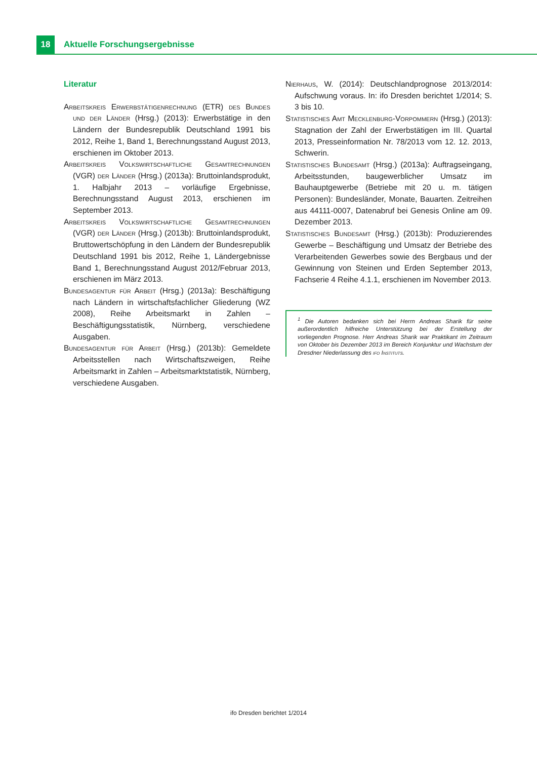18
Aktuelle Forschungsergebnisse
Literatur
Arbeitskreis Erwerbstätigenrechnung (ETR) des Bundes und der Länder (Hrsg.) (2013): Erwerbstätige in den Ländern der Bundesrepublik Deutschland 1991 bis 2012, Reihe 1, Band 1, Berechnungsstand August 2013, erschienen im Oktober 2013.
Arbeitskreis Volkswirtschaftliche Gesamtrechnungen (VGR) der Länder (Hrsg.) (2013a): Bruttoinlandsprodukt, 1. Halbjahr 2013 – vorläufige Ergebnisse, Berechnungsstand August 2013, erschienen im September 2013.
Arbeitskreis Volkswirtschaftliche Gesamtrechnungen (VGR) der Länder (Hrsg.) (2013b): Bruttoinlandsprodukt, Bruttowertschöpfung in den Ländern der Bundesrepublik Deutschland 1991 bis 2012, Reihe 1, Ländergebnisse Band 1, Berechnungsstand August 2012/Februar 2013, erschienen im März 2013.
Bundesagentur für Arbeit (Hrsg.) (2013a): Beschäftigung nach Ländern in wirtschaftsfachlicher Gliederung (WZ 2008), Reihe Arbeitsmarkt in Zahlen – Beschäftigungsstatistik, Nürnberg, verschiedene Ausgaben.
Bundesagentur für Arbeit (Hrsg.) (2013b): Gemeldete Arbeitsstellen nach Wirtschaftszweigen, Reihe Arbeitsmarkt in Zahlen – Arbeitsmarktstatistik, Nürnberg, verschiedene Ausgaben.
Nierhaus, W. (2014): Deutschlandprognose 2013/2014: Aufschwung voraus. In: ifo Dresden berichtet 1/2014; S. 3 bis 10.
Statistisches Amt Mecklenburg-Vorpommern (Hrsg.) (2013): Stagnation der Zahl der Erwerbstätigen im III. Quartal 2013, Presseinformation Nr. 78/2013 vom 12. 12. 2013, Schwerin.
Statistisches Bundesamt (Hrsg.) (2013a): Auftragseingang, Arbeitsstunden, baugewerblicher Umsatz im Bauhauptgewerbe (Betriebe mit 20 u. m. tätigen Personen): Bundesländer, Monate, Bauarten. Zeitreihen aus 44111-0007, Datenabruf bei Genesis Online am 09. Dezember 2013.
Statistisches Bundesamt (Hrsg.) (2013b): Produzierendes Gewerbe – Beschäftigung und Umsatz der Betriebe des Verarbeitenden Gewerbes sowie des Bergbaus und der Gewinnung von Steinen und Erden September 2013, Fachserie 4 Reihe 4.1.1, erschienen im November 2013.
<sup>1</sup> Die Autoren bedanken sich bei Herrn Andreas Sharik für seine außerordentlich hilfreiche Unterstützung bei der Erstellung der vorliegenden Prognose. Herr Andreas Sharik war Praktikant im Zeitraum von Oktober bis Dezember 2013 im Bereich Konjunktur und Wachstum der Dresdner Niederlassung des ifo Instituts.
ifo Dresden berichtet 1/2014